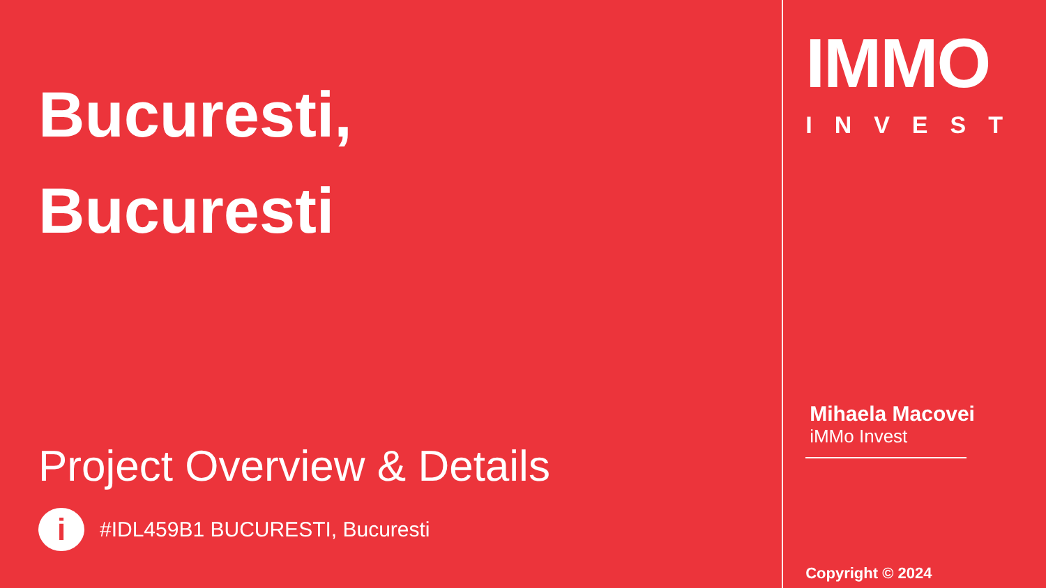Bucuresti,
Bucuresti
Project Overview & Details
i
#IDL459B1 BUCURESTI, Bucuresti
IMMO
INVEST
Mihaela Macovei
iMMo Invest
Copyright © 2024